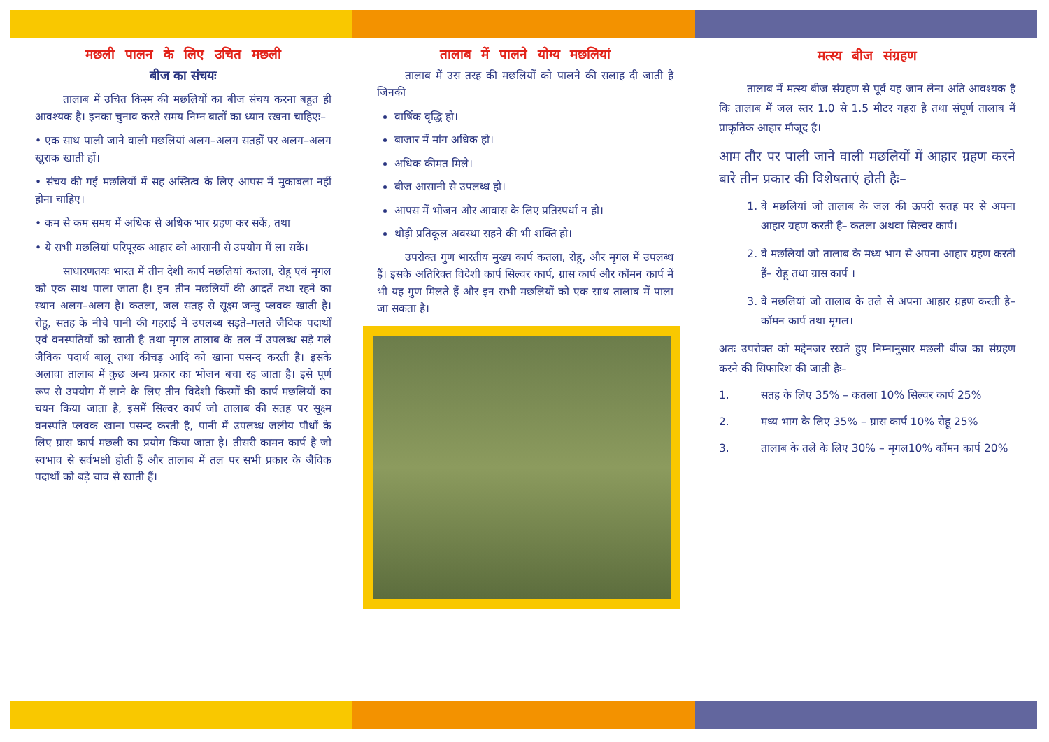मछली पालन के लिए उचित मछली
बीज का संचयः
तालाब में उचित किस्म की मछलियों का बीज संचय करना बहुत ही आवश्यक है। इनका चुनाव करते समय निम्न बातों का ध्यान रखना चाहिएः–
• एक साथ पाली जाने वाली मछलियां अलग–अलग सतहों पर अलग–अलग खुराक खाती हों।
• संचय की गई मछलियों में सह अस्तित्व के लिए आपस में मुकाबला नहीं होना चाहिए।
• कम से कम समय में अधिक से अधिक भार ग्रहण कर सकें, तथा
• ये सभी मछलियां परिपूरक आहार को आसानी से उपयोग में ला सकें।
साधारणतयः भारत में तीन देशी कार्प मछलियां कतला, रोहू एवं मृगल को एक साथ पाला जाता है। इन तीन मछलियों की आदतें तथा रहने का स्थान अलग–अलग है। कतला, जल सतह से सूक्ष्म जन्तु प्लवक खाती है। रोहू, सतह के नीचे पानी की गहराई में उपलब्ध सड़ते–गलते जैविक पदार्थों एवं वनस्पतियों को खाती है तथा मृगल तालाब के तल में उपलब्ध सड़े गले जैविक पदार्थ बालू तथा कीचड़ आदि को खाना पसन्द करती है। इसके अलावा तालाब में कुछ अन्य प्रकार का भोजन बचा रह जाता है। इसे पूर्ण रूप से उपयोग में लाने के लिए तीन विदेशी किस्मों की कार्प मछलियों का चयन किया जाता है, इसमें सिल्वर कार्प जो तालाब की सतह पर सूक्ष्म वनस्पति प्लवक खाना पसन्द करती है, पानी में उपलब्ध जलीय पौधों के लिए ग्रास कार्प मछली का प्रयोग किया जाता है। तीसरी कामन कार्प है जो स्वभाव से सर्वभक्षी होती हैं और तालाब में तल पर सभी प्रकार के जैविक पदार्थों को बड़े चाव से खाती हैं।
तालाब में पालने योग्य मछलियां
तालाब में उस तरह की मछलियों को पालने की सलाह दी जाती है जिनकी
वार्षिक वृद्धि हो।
बाजार में मांग अधिक हो।
अधिक कीमत मिले।
बीज आसानी से उपलब्ध हो।
आपस में भोजन और आवास के लिए प्रतिस्पर्धा न हो।
थोड़ी प्रतिकूल अवस्था सहने की भी शक्ति हो।
उपरोक्त गुण भारतीय मुख्य कार्प कतला, रोहू, और मृगल में उपलब्ध हैं। इसके अतिरिक्त विदेशी कार्प सिल्वर कार्प, ग्रास कार्प और कॉमन कार्प में भी यह गुण मिलते हैं और इन सभी मछलियों को एक साथ तालाब में पाला जा सकता है।
मत्स्य बीज संग्रहण
तालाब में मत्स्य बीज संग्रहण से पूर्व यह जान लेना अति आवश्यक है कि तालाब में जल स्तर 1.0 से 1.5 मीटर गहरा है तथा संपूर्ण तालाब में प्राकृतिक आहार मौजूद है।
आम तौर पर पाली जाने वाली मछलियों में आहार ग्रहण करने बारे तीन प्रकार की विशेषताएं होती हैः–
1. वे मछलियां जो तालाब के जल की ऊपरी सतह पर से अपना आहार ग्रहण करती है– कतला अथवा सिल्वर कार्प।
2. वे मछलियां जो तालाब के मध्य भाग से अपना आहार ग्रहण करती हैं– रोहू तथा ग्रास कार्प ।
3. वे मछलियां जो तालाब के तले से अपना आहार ग्रहण करती है– कॉमन कार्प तथा मृगल।
अतः उपरोक्त को मद्देनजर रखते हुए निम्नानुसार मछली बीज का संग्रहण करने की सिफारिश की जाती हैः–
1. सतह के लिए 35% – कतला 10% सिल्वर कार्प 25%
2. मध्य भाग के लिए 35% – ग्रास कार्प 10% रोहू 25%
3. तालाब के तले के लिए 30% – मृगल10% कॉमन कार्प 20%